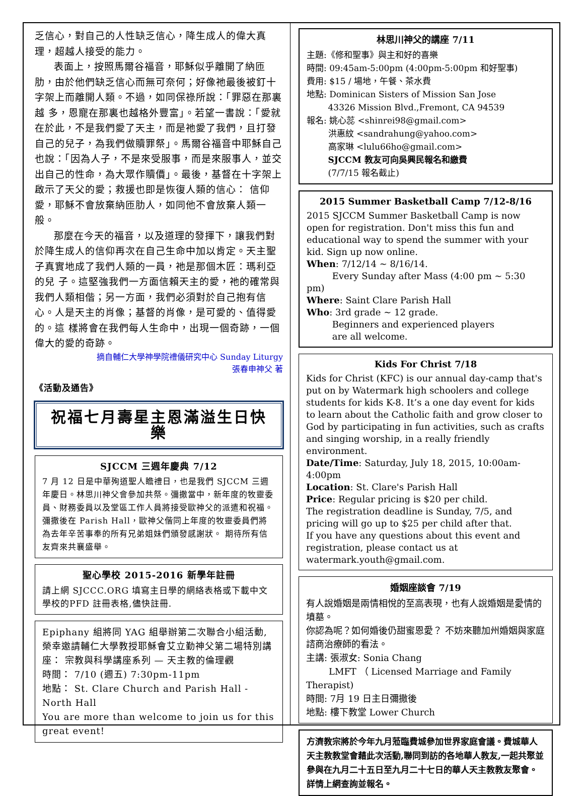乏信心，對自己的人性缺乏信心，降生成人的偉大真理，超越人接受的能力。
表面上，按照馬爾谷福音，耶穌似乎離開了納匝肋，由於他們缺乏信心而無可奈何；好像祂最後被釘十字架上而離開人類。不過，如同保祿所說：「罪惡在那裏越 多，恩寵在那裏也越格外豐富」。若望一書說：「愛就在於此，不是我們愛了天主，而是祂愛了我們，且打發自己的兒子，為我們做贖罪祭」。馬爾谷福音中耶穌自己也說：「因為人子，不是來受服事，而是來服事人，並交出自己的性命，為大眾作贖價」。最後，基督在十字架上啟示了天父的愛；救援也即是恢復人類的信心： 信仰愛，耶穌不會放棄納匝肋人，如同他不會放棄人類一般。
那麼在今天的福音，以及道理的發揮下，讓我們對於降生成人的信仰再次在自己生命中加以肯定。天主聖子真實地成了我們人類的一員，祂是那個木匠：瑪利亞的兒 子。這堅強我們一方面信賴天主的愛，祂的確常與我們人類相偕；另一方面，我們必須對於自己抱有信心。人是天主的肖像；基督的肖像，是可愛的、值得愛的。這 樣將會在我們每人生命中，出現一個奇跡，一個偉大的愛的奇跡。
摘自輔仁大學神學院禮儀研究中心 Sunday Liturgy
張春申神父 著
《活動及通告》
祝福七月壽星主恩滿溢生日快樂
SJCCM 三週年慶典 7/12
7 月 12 日是中華殉道聖人瞻禮日，也是我們 SJCCM 三週年慶日。林思川神父會參加共祭。彌撒當中，新年度的牧靈委員、財務委員以及堂區工作人員將接受歐神父的派遣和祝福。 彌撒後在 Parish Hall，歐神父偕同上年度的牧靈委員們將為去年辛苦事奉的所有兄弟姐妹們頒發感謝狀。 期待所有信友齊來共襄盛舉。
聖心學校 2015-2016 新學年註冊
請上網 SJCCC.ORG 填寫主日學的網絡表格或下載中文學校的PFD 註冊表格,儘快註冊.
Epiphany 組將同 YAG 組舉辦第二次聯合小組活動,榮幸邀請輔仁大學教授耶穌會艾立勤神父第二場特別講座： 宗教與科學講座系列 — 天主教的倫理觀
時間： 7/10 (週五) 7:30pm-11pm
地點： St. Clare Church and Parish Hall - North Hall
You are more than welcome to join us for this great event!
林思川神父的講座 7/11
主題:《修和聖事》與主和好的喜樂
時間: 09:45am-5:00pm (4:00pm-5:00pm 和好聖事)
費用: $15 / 場地，午餐、茶水費
地點: Dominican Sisters of Mission San Jose
   43326 Mission Blvd.,Fremont, CA 94539
報名: 姚心蕊 <shinrei98@gmail.com>
   洪惠紋 <sandrahung@yahoo.com>
   高家琳 <lulu66ho@gmail.com>
   SJCCM 教友可向吳興民報名和繳費
   (7/7/15 報名截止)
2015 Summer Basketball Camp 7/12-8/16
2015 SJCCM Summer Basketball Camp is now open for registration. Don't miss this fun and educational way to spend the summer with your kid. Sign up now online.
When: 7/12/14 ~ 8/16/14.
    Every Sunday after Mass (4:00 pm ~ 5:30 pm)
Where: Saint Clare Parish Hall
Who: 3rd grade ~ 12 grade.
    Beginners and experienced players
    are all welcome.
Kids For Christ 7/18
Kids for Christ (KFC) is our annual day-camp that's put on by Watermark high schoolers and college students for kids K-8. It’s a one day event for kids to learn about the Catholic faith and grow closer to God by participating in fun activities, such as crafts and singing worship, in a really friendly environment.
Date/Time: Saturday, July 18, 2015, 10:00am-4:00pm
Location: St. Clare's Parish Hall
Price: Regular pricing is $20 per child.
The registration deadline is Sunday, 7/5, and pricing will go up to $25 per child after that.
If you have any questions about this event and registration, please contact us at watermark.youth@gmail.com.
婚姻座談會 7/19
有人說婚姻是兩情相悅的至高表現，也有人說婚姻是愛情的墳墓。
你認為呢？如何婚後仍甜蜜恩愛？ 不妨來聽加州婚姻與家庭諮商治療師的看法。
主講: 張淑女: Sonia Chang
   LMFT （ Licensed Marriage and Family Therapist)
時間: 7月 19 日主日彌撒後
地點: 樓下教堂 Lower Church
方濟教宗將於今年九月蒞臨費城參加世界家庭會議。費城華人天主教教堂會藉此次活動,聯同到訪的各地華人教友,一起共聚並參與在九月二十五日至九月二十七日的華人天主教教友聚會。 詳情上網查詢並報名。